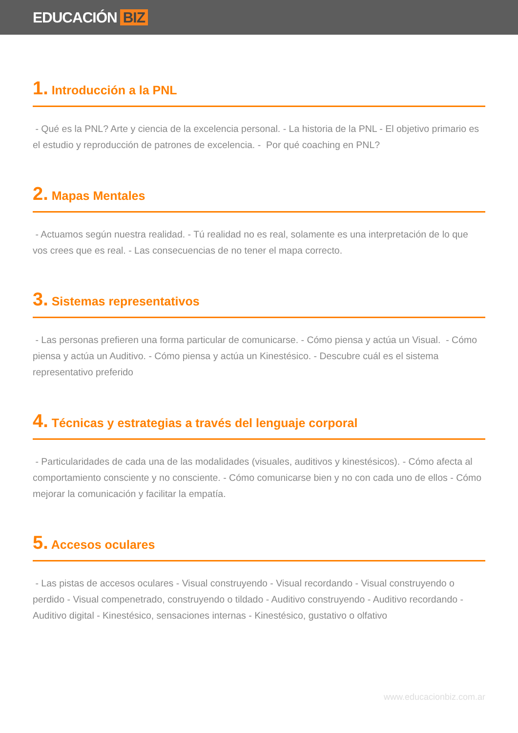EDUCACIÓN BIZ
1. Introducción a la PNL
- Qué es la PNL? Arte y ciencia de la excelencia personal. - La historia de la PNL - El objetivo primario es el estudio y reproducción de patrones de excelencia. - Por qué coaching en PNL?
2. Mapas Mentales
- Actuamos según nuestra realidad. - Tú realidad no es real, solamente es una interpretación de lo que vos crees que es real. - Las consecuencias de no tener el mapa correcto.
3. Sistemas representativos
- Las personas prefieren una forma particular de comunicarse. - Cómo piensa y actúa un Visual. - Cómo piensa y actúa un Auditivo. - Cómo piensa y actúa un Kinestésico. - Descubre cuál es el sistema representativo preferido
4. Técnicas y estrategias a través del lenguaje corporal
- Particularidades de cada una de las modalidades (visuales, auditivos y kinestésicos). - Cómo afecta al comportamiento consciente y no consciente. - Cómo comunicarse bien y no con cada uno de ellos - Cómo mejorar la comunicación y facilitar la empatía.
5. Accesos oculares
- Las pistas de accesos oculares - Visual construyendo - Visual recordando - Visual construyendo o perdido - Visual compenetrado, construyendo o tildado - Auditivo construyendo - Auditivo recordando - Auditivo digital - Kinestésico, sensaciones internas - Kinestésico, gustativo o olfativo
www.educacionbiz.com.ar